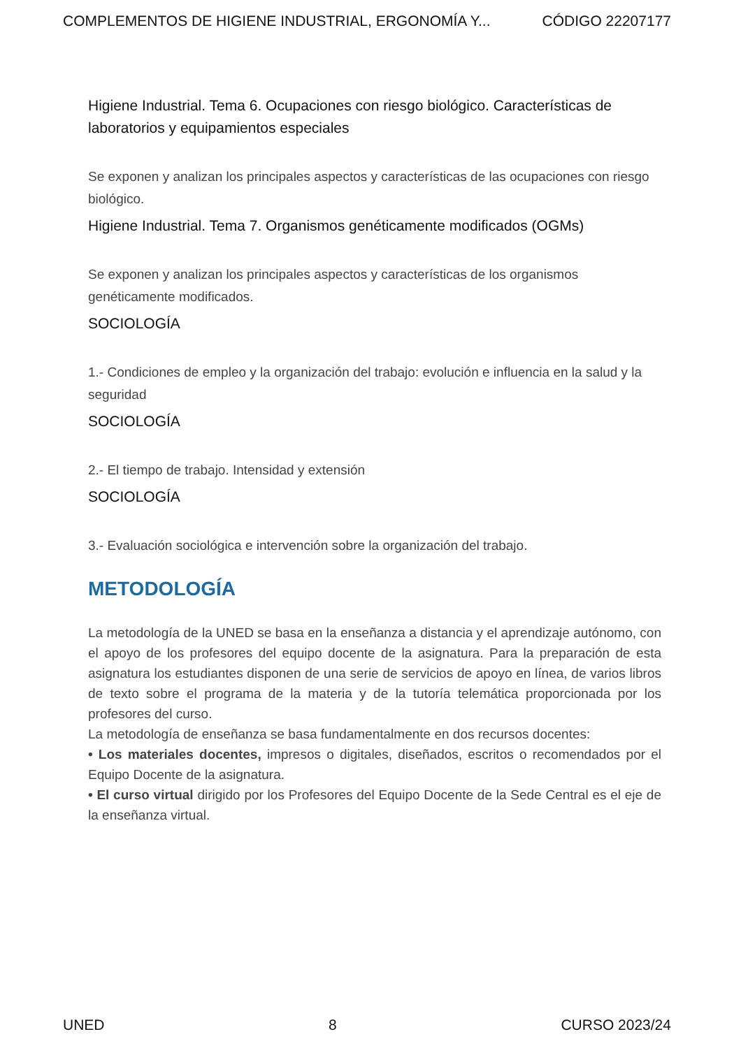COMPLEMENTOS DE HIGIENE INDUSTRIAL, ERGONOMÍA Y... CÓDIGO 22207177
Higiene Industrial. Tema 6. Ocupaciones con riesgo biológico. Características de laboratorios y equipamientos especiales
Se exponen y analizan los principales aspectos y características de las ocupaciones con riesgo biológico.
Higiene Industrial. Tema 7. Organismos genéticamente modificados (OGMs)
Se exponen y analizan los principales aspectos y características de los organismos genéticamente modificados.
SOCIOLOGÍA
1.- Condiciones de empleo y la organización del trabajo: evolución e influencia en la salud y la seguridad
SOCIOLOGÍA
2.- El tiempo de trabajo. Intensidad y extensión
SOCIOLOGÍA
3.- Evaluación sociológica e intervención sobre la organización del trabajo.
METODOLOGÍA
La metodología de la UNED se basa en la enseñanza a distancia y el aprendizaje autónomo, con el apoyo de los profesores del equipo docente de la asignatura. Para la preparación de esta asignatura los estudiantes disponen de una serie de servicios de apoyo en línea, de varios libros de texto sobre el programa de la materia y de la tutoría telemática proporcionada por los profesores del curso.
La metodología de enseñanza se basa fundamentalmente en dos recursos docentes:
• Los materiales docentes, impresos o digitales, diseñados, escritos o recomendados por el Equipo Docente de la asignatura.
• El curso virtual dirigido por los Profesores del Equipo Docente de la Sede Central es el eje de la enseñanza virtual.
UNED 8 CURSO 2023/24